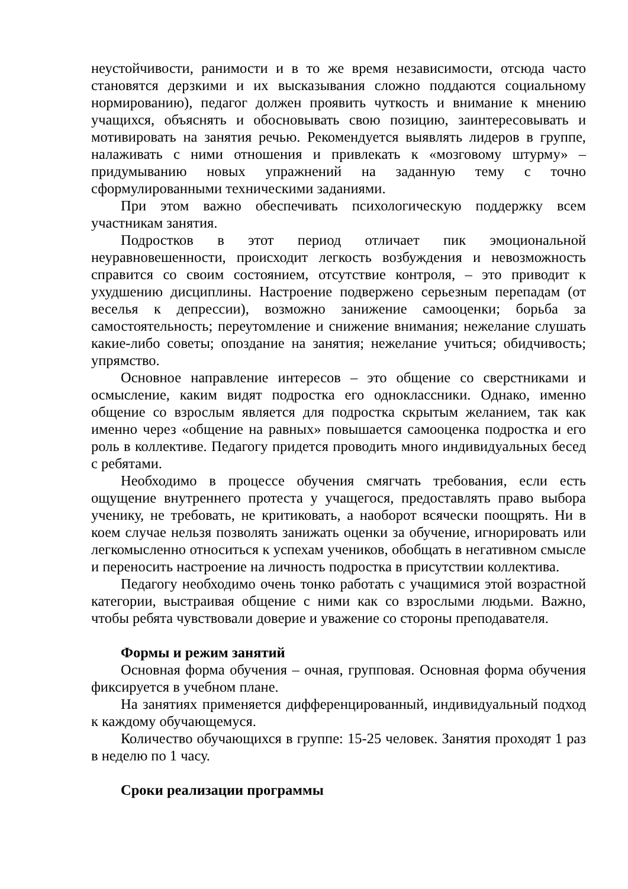неустойчивости, ранимости и в то же время независимости, отсюда часто становятся дерзкими и их высказывания сложно поддаются социальному нормированию), педагог должен проявить чуткость и внимание к мнению учащихся, объяснять и обосновывать свою позицию, заинтересовывать и мотивировать на занятия речью. Рекомендуется выявлять лидеров в группе, налаживать с ними отношения и привлекать к «мозговому штурму» – придумыванию новых упражнений на заданную тему с точно сформулированными техническими заданиями.
При этом важно обеспечивать психологическую поддержку всем участникам занятия.
Подростков в этот период отличает пик эмоциональной неуравновешенности, происходит легкость возбуждения и невозможность справится со своим состоянием, отсутствие контроля, – это приводит к ухудшению дисциплины. Настроение подвержено серьезным перепадам (от веселья к депрессии), возможно занижение самооценки; борьба за самостоятельность; переутомление и снижение внимания; нежелание слушать какие-либо советы; опоздание на занятия; нежелание учиться; обидчивость; упрямство.
Основное направление интересов – это общение со сверстниками и осмысление, каким видят подростка его одноклассники. Однако, именно общение со взрослым является для подростка скрытым желанием, так как именно через «общение на равных» повышается самооценка подростка и его роль в коллективе. Педагогу придется проводить много индивидуальных бесед с ребятами.
Необходимо в процессе обучения смягчать требования, если есть ощущение внутреннего протеста у учащегося, предоставлять право выбора ученику, не требовать, не критиковать, а наоборот всячески поощрять. Ни в коем случае нельзя позволять занижать оценки за обучение, игнорировать или легкомысленно относиться к успехам учеников, обобщать в негативном смысле и переносить настроение на личность подростка в присутствии коллектива.
Педагогу необходимо очень тонко работать с учащимися этой возрастной категории, выстраивая общение с ними как со взрослыми людьми. Важно, чтобы ребята чувствовали доверие и уважение со стороны преподавателя.
Формы и режим занятий
Основная форма обучения – очная, групповая. Основная форма обучения фиксируется в учебном плане.
На занятиях применяется дифференцированный, индивидуальный подход к каждому обучающемуся.
Количество обучающихся в группе: 15-25 человек. Занятия проходят 1 раз в неделю по 1 часу.
Сроки реализации программы